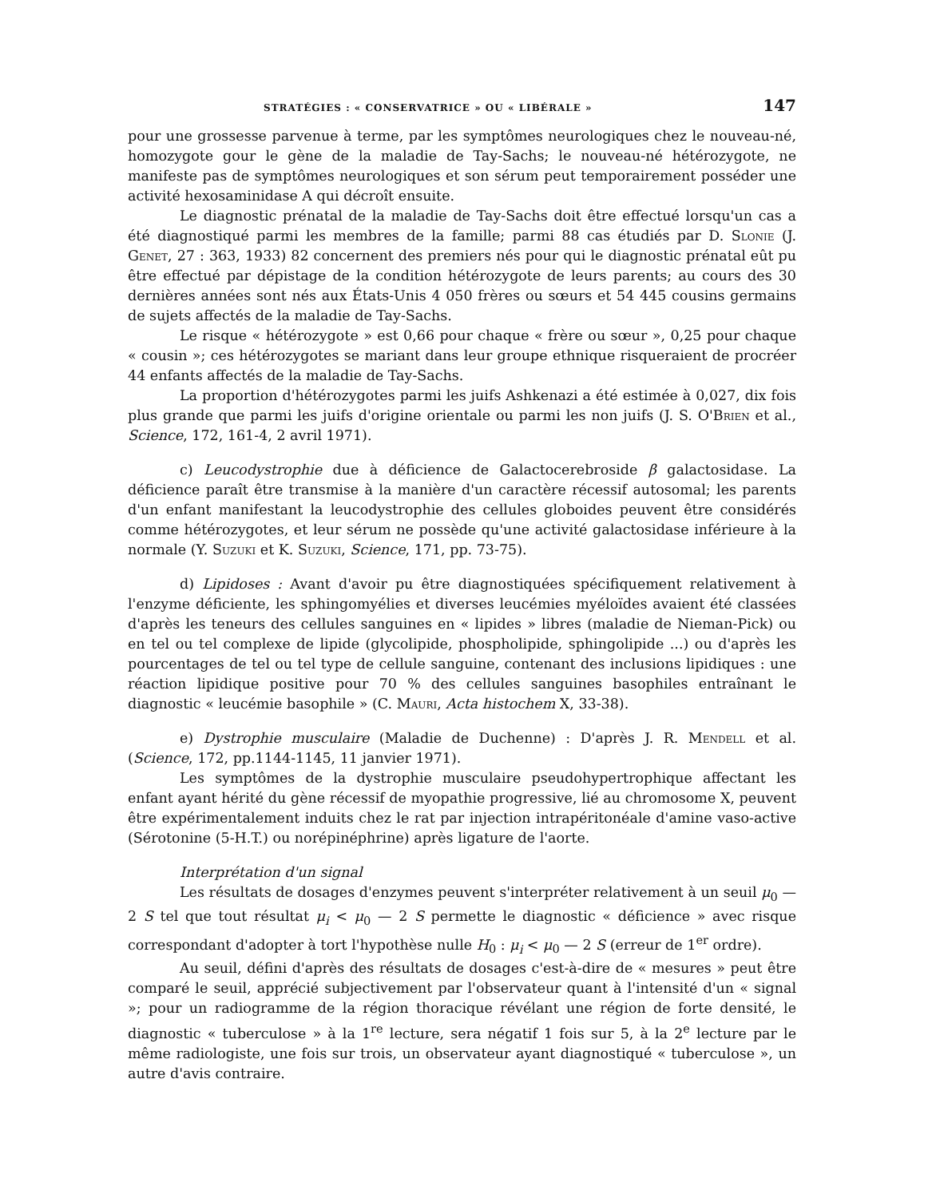STRATÉGIES : « CONSERVATRICE » OU « LIBÉRALE » 147
pour une grossesse parvenue à terme, par les symptômes neurologiques chez le nouveau-né, homozygote gour le gène de la maladie de Tay-Sachs; le nouveau-né hétérozygote, ne manifeste pas de symptômes neurologiques et son sérum peut temporairement posséder une activité hexosaminidase A qui décroît ensuite.
Le diagnostic prénatal de la maladie de Tay-Sachs doit être effectué lorsqu'un cas a été diagnostiqué parmi les membres de la famille; parmi 88 cas étudiés par D. Slonie (J. Genet, 27 : 363, 1933) 82 concernent des premiers nés pour qui le diagnostic prénatal eût pu être effectué par dépistage de la condition hétérozygote de leurs parents; au cours des 30 dernières années sont nés aux États-Unis 4 050 frères ou sœurs et 54 445 cousins germains de sujets affectés de la maladie de Tay-Sachs.
Le risque « hétérozygote » est 0,66 pour chaque « frère ou sœur », 0,25 pour chaque « cousin »; ces hétérozygotes se mariant dans leur groupe ethnique risqueraient de procréer 44 enfants affectés de la maladie de Tay-Sachs.
La proportion d'hétérozygotes parmi les juifs Ashkenazi a été estimée à 0,027, dix fois plus grande que parmi les juifs d'origine orientale ou parmi les non juifs (J. S. O'Brien et al., Science, 172, 161-4, 2 avril 1971).
c) Leucodystrophie due à déficience de Galactocerebroside β galactosidase. La déficience paraît être transmise à la manière d'un caractère récessif autosomal; les parents d'un enfant manifestant la leucodystrophie des cellules globoides peuvent être considérés comme hétérozygotes, et leur sérum ne possède qu'une activité galactosidase inférieure à la normale (Y. Suzuki et K. Suzuki, Science, 171, pp. 73-75).
d) Lipidoses : Avant d'avoir pu être diagnostiquées spécifiquement relativement à l'enzyme déficiente, les sphingomyélies et diverses leucémies myéloïdes avaient été classées d'après les teneurs des cellules sanguines en « lipides » libres (maladie de Nieman-Pick) ou en tel ou tel complexe de lipide (glycolipide, phospholipide, sphingolipide ...) ou d'après les pourcentages de tel ou tel type de cellule sanguine, contenant des inclusions lipidiques : une réaction lipidique positive pour 70 % des cellules sanguines basophiles entraînant le diagnostic « leucémie basophile » (C. Mauri, Acta histochem X, 33-38).
e) Dystrophie musculaire (Maladie de Duchenne) : D'après J. R. Mendell et al. (Science, 172, pp.1144-1145, 11 janvier 1971).
Les symptômes de la dystrophie musculaire pseudohypertrophique affectant les enfant ayant hérité du gène récessif de myopathie progressive, lié au chromosome X, peuvent être expérimentalement induits chez le rat par injection intrapéritonéale d'amine vaso-active (Sérotonine (5-H.T.) ou norépinéphrine) après ligature de l'aorte.
Interprétation d'un signal
Les résultats de dosages d'enzymes peuvent s'interpréter relativement à un seuil μ<sub>0</sub> — 2 S tel que tout résultat μ<sub>i</sub> < μ<sub>0</sub> — 2 S permette le diagnostic « déficience » avec risque correspondant d'adopter à tort l'hypothèse nulle H<sub>0</sub> : μ<sub>i</sub> < μ<sub>0</sub> — 2 S (erreur de 1<sup>er</sup> ordre).
Au seuil, défini d'après des résultats de dosages c'est-à-dire de « mesures » peut être comparé le seuil, apprécié subjectivement par l'observateur quant à l'intensité d'un « signal »; pour un radiogramme de la région thoracique révélant une région de forte densité, le diagnostic « tuberculose » à la 1<sup>re</sup> lecture, sera négatif 1 fois sur 5, à la 2<sup>e</sup> lecture par le même radiologiste, une fois sur trois, un observateur ayant diagnostiqué « tuberculose », un autre d'avis contraire.